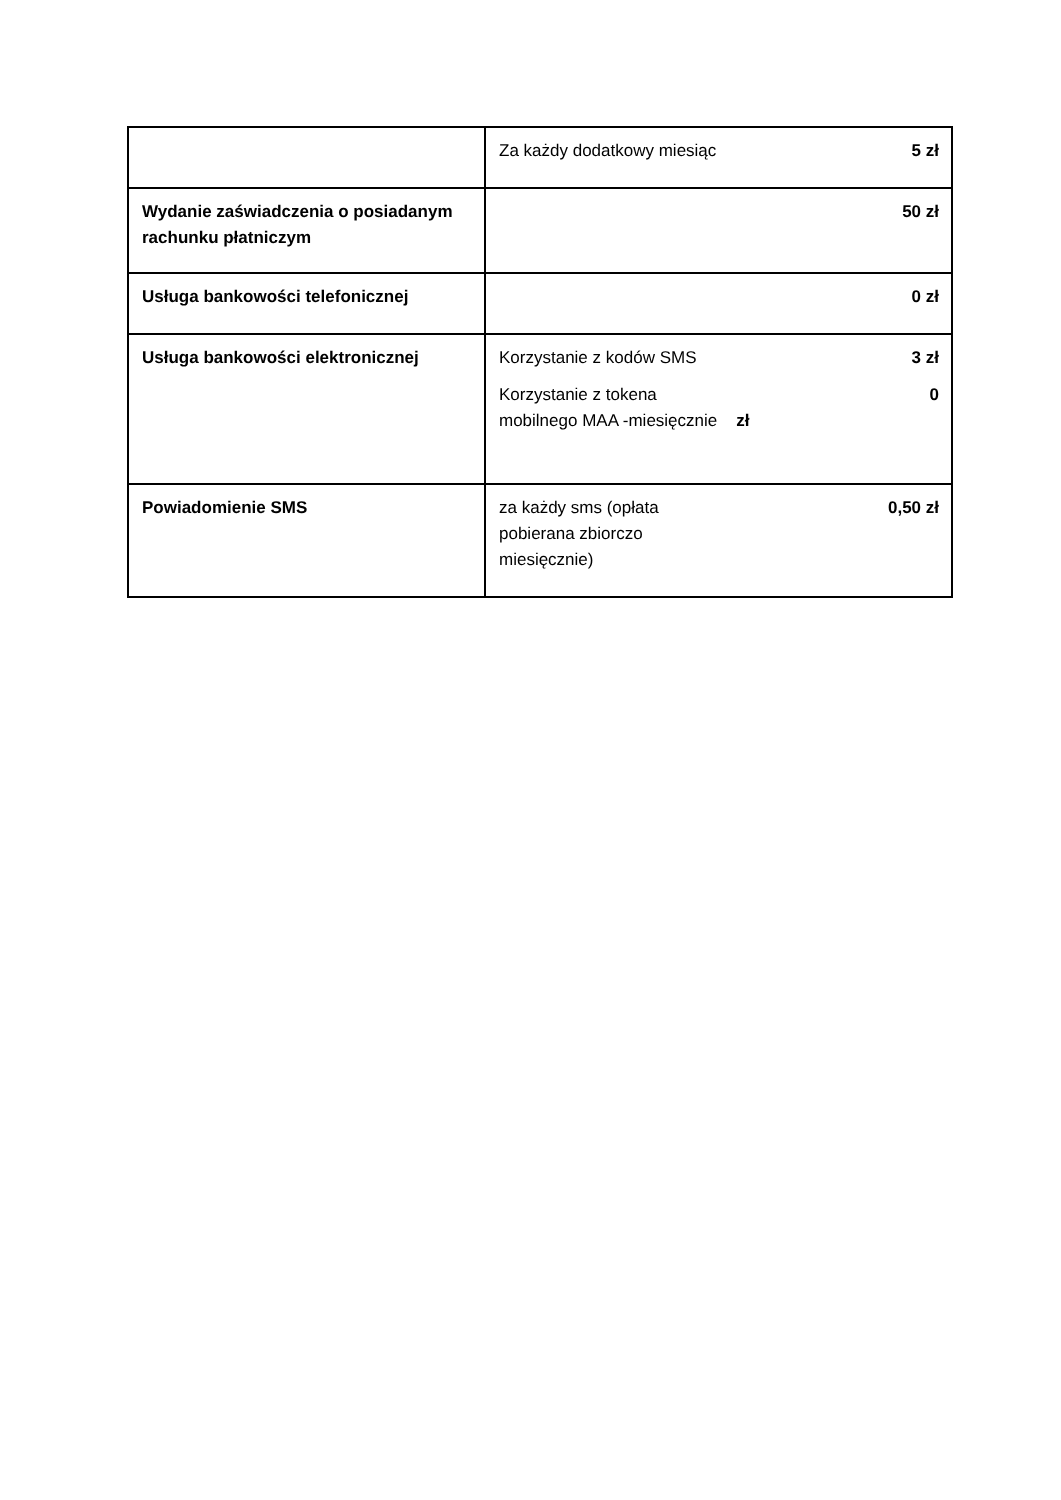| | Za każdy dodatkowy miesiąc 5 zł |
| Wydanie zaświadczenia o posiadanym rachunku płatniczym | 50 zł |
| Usługa bankowości telefonicznej | 0 zł |
| Usługa bankowości elektronicznej | Korzystanie z kodów SMS 3 zł Korzystanie z tokena mobilnego MAA -miesięcznie zł 0 |
| Powiadomienie SMS | za każdy sms (opłata pobierana zbiorczo miesięcznie) 0,50 zł |